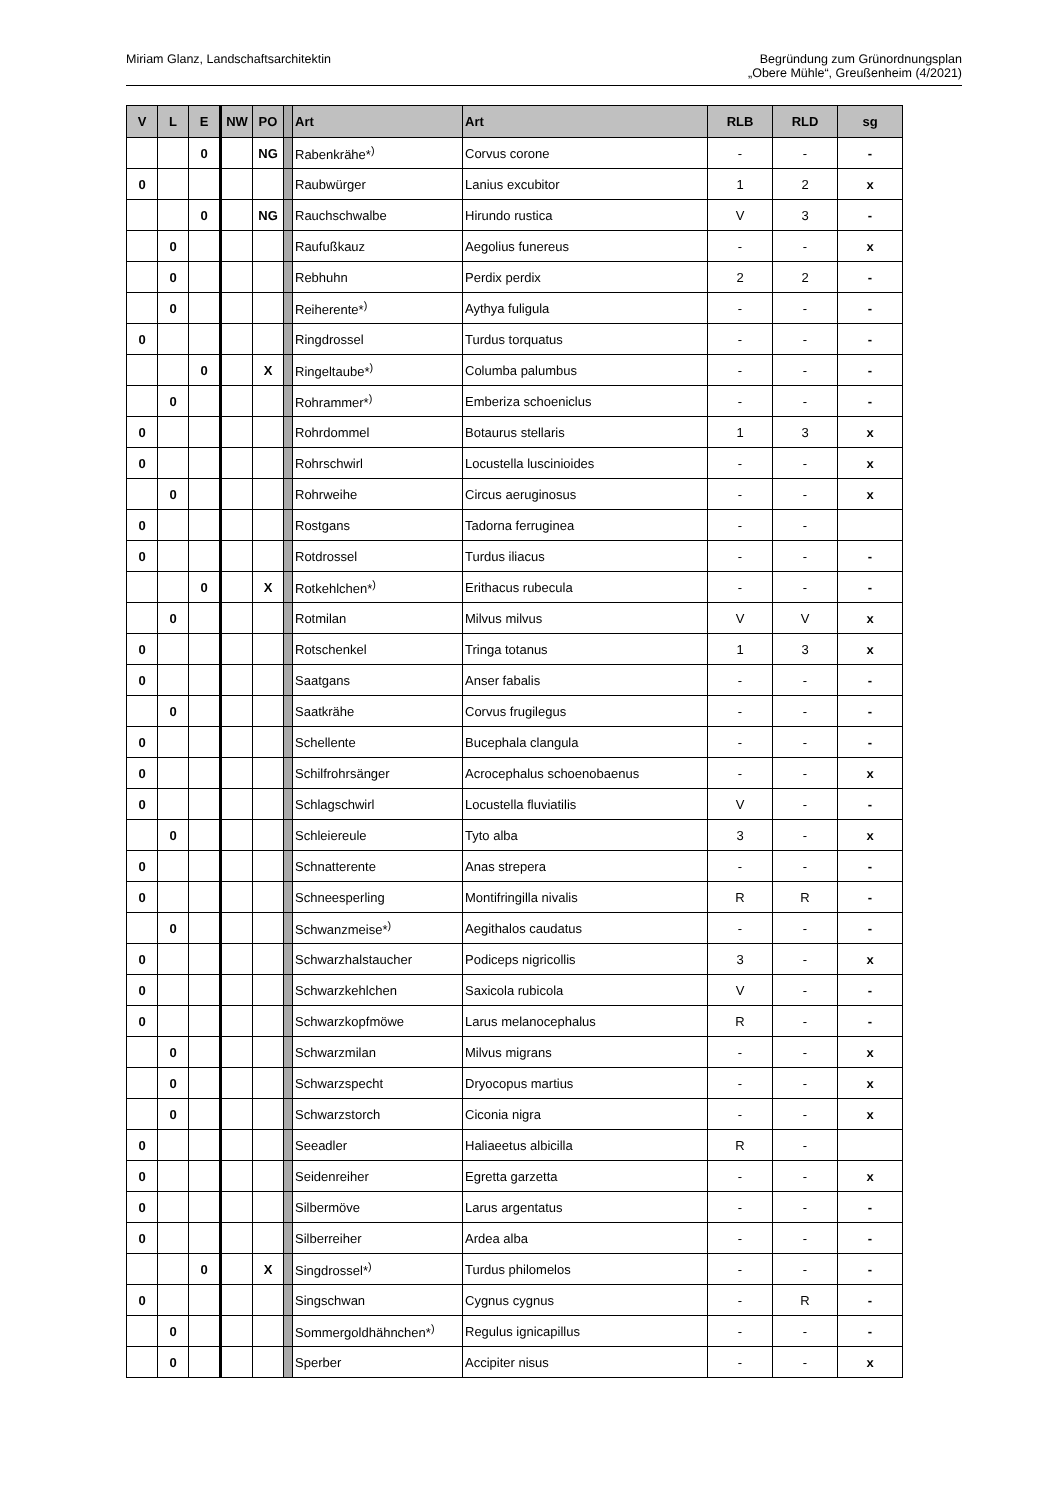Miriam Glanz, Landschaftsarchitektin
Begründung zum Grünordnungsplan
„Obere Mühle“, Greußenheim (4/2021)
| V | L | E | NW | PO | | Art | Art | RLB | RLD | sg |
| --- | --- | --- | --- | --- | --- | --- | --- | --- | --- | --- |
| | | 0 | | NG | | Rabenkrähe*<sup>)</sup> | Corvus corone | - | - | - |
| 0 | | | | | | Raubwürger | Lanius excubitor | 1 | 2 | x |
| | | 0 | | NG | | Rauchschwalbe | Hirundo rustica | V | 3 | - |
| | 0 | | | | | Raufußkauz | Aegolius funereus | - | - | x |
| | 0 | | | | | Rebhuhn | Perdix perdix | 2 | 2 | - |
| | 0 | | | | | Reiherente*<sup>)</sup> | Aythya fuligula | - | - | - |
| 0 | | | | | | Ringdrossel | Turdus torquatus | - | - | - |
| | | 0 | | X | | Ringeltaube*<sup>)</sup> | Columba palumbus | - | - | - |
| | 0 | | | | | Rohrammer*<sup>)</sup> | Emberiza schoeniclus | - | - | - |
| 0 | | | | | | Rohrdommel | Botaurus stellaris | 1 | 3 | x |
| 0 | | | | | | Rohrschwirl | Locustella luscinioides | - | - | x |
| | 0 | | | | | Rohrweihe | Circus aeruginosus | - | - | x |
| 0 | | | | | | Rostgans | Tadorna ferruginea | - | - | |
| 0 | | | | | | Rotdrossel | Turdus iliacus | - | - | - |
| | | 0 | | X | | Rotkehlchen*<sup>)</sup> | Erithacus rubecula | - | - | - |
| | 0 | | | | | Rotmilan | Milvus milvus | V | V | x |
| 0 | | | | | | Rotschenkel | Tringa totanus | 1 | 3 | x |
| 0 | | | | | | Saatgans | Anser fabalis | - | - | - |
| | 0 | | | | | Saatkrähe | Corvus frugilegus | - | - | - |
| 0 | | | | | | Schellente | Bucephala clangula | - | - | - |
| 0 | | | | | | Schilfrohrsänger | Acrocephalus schoenobaenus | - | - | x |
| 0 | | | | | | Schlagschwirl | Locustella fluviatilis | V | - | - |
| | 0 | | | | | Schleiereule | Tyto alba | 3 | - | x |
| 0 | | | | | | Schnatterente | Anas strepera | - | - | - |
| 0 | | | | | | Schneesperling | Montifringilla nivalis | R | R | - |
| | 0 | | | | | Schwanzmeise*<sup>)</sup> | Aegithalos caudatus | - | - | - |
| 0 | | | | | | Schwarzhalstaucher | Podiceps nigricollis | 3 | - | x |
| 0 | | | | | | Schwarzkehlchen | Saxicola rubicola | V | - | - |
| 0 | | | | | | Schwarzkopfmöwe | Larus melanocephalus | R | - | - |
| | 0 | | | | | Schwarzmilan | Milvus migrans | - | - | x |
| | 0 | | | | | Schwarzspecht | Dryocopus martius | - | - | x |
| | 0 | | | | | Schwarzstorch | Ciconia nigra | - | - | x |
| 0 | | | | | | Seeadler | Haliaeetus albicilla | R | - | |
| 0 | | | | | | Seidenreiher | Egretta garzetta | - | - | x |
| 0 | | | | | | Silbermöve | Larus argentatus | - | - | - |
| 0 | | | | | | Silberreiher | Ardea alba | - | - | - |
| | | 0 | | X | | Singdrossel*<sup>)</sup> | Turdus philomelos | - | - | - |
| 0 | | | | | | Singschwan | Cygnus cygnus | - | R | - |
| | 0 | | | | | Sommergoldhähnchen*<sup>)</sup> | Regulus ignicapillus | - | - | - |
| | 0 | | | | | Sperber | Accipiter nisus | - | - | x |